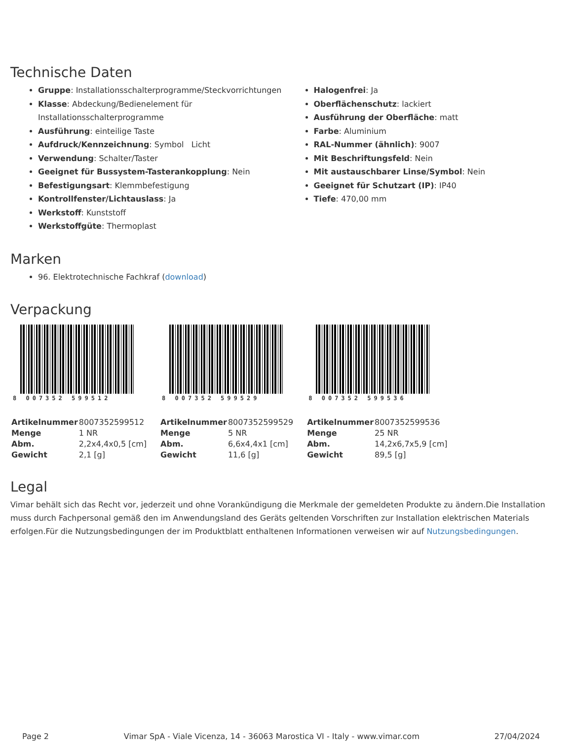Technische Daten
Gruppe: Installationsschalterprogramme/Steckvorrichtungen
Klasse: Abdeckung/Bedienelement für Installationsschalterprogramme
Ausführung: einteilige Taste
Aufdruck/Kennzeichnung: Symbol Licht
Verwendung: Schalter/Taster
Geeignet für Bussystem-Tasterankopplung: Nein
Befestigungsart: Klemmbefestigung
Kontrollfenster/Lichtauslass: Ja
Werkstoff: Kunststoff
Werkstoffgüte: Thermoplast
Halogenfrei: Ja
Oberflächenschutz: lackiert
Ausführung der Oberfläche: matt
Farbe: Aluminium
RAL-Nummer (ähnlich): 9007
Mit Beschriftungsfeld: Nein
Mit austauschbarer Linse/Symbol: Nein
Geeignet für Schutzart (IP): IP40
Tiefe: 470,00 mm
Marken
96. Elektrotechnische Fachkraf (download)
Verpackung
8 007352 599512
| Artikelnummer | 8007352599512 |
| Menge | 1 NR |
| Abm. | 2,2x4,4x0,5 [cm] |
| Gewicht | 2,1 [g] |
8 007352 599529
| Artikelnummer | 8007352599529 |
| Menge | 5 NR |
| Abm. | 6,6x4,4x1 [cm] |
| Gewicht | 11,6 [g] |
8 007352 599536
| Artikelnummer | 8007352599536 |
| Menge | 25 NR |
| Abm. | 14,2x6,7x5,9 [cm] |
| Gewicht | 89,5 [g] |
Legal
Vimar behält sich das Recht vor, jederzeit und ohne Vorankündigung die Merkmale der gemeldeten Produkte zu ändern.Die Installation muss durch Fachpersonal gemäß den im Anwendungsland des Geräts geltenden Vorschriften zur Installation elektrischen Materials erfolgen.Für die Nutzungsbedingungen der im Produktblatt enthaltenen Informationen verweisen wir auf Nutzungsbedingungen.
Page 2 Vimar SpA - Viale Vicenza, 14 - 36063 Marostica VI - Italy - www.vimar.com 27/04/2024